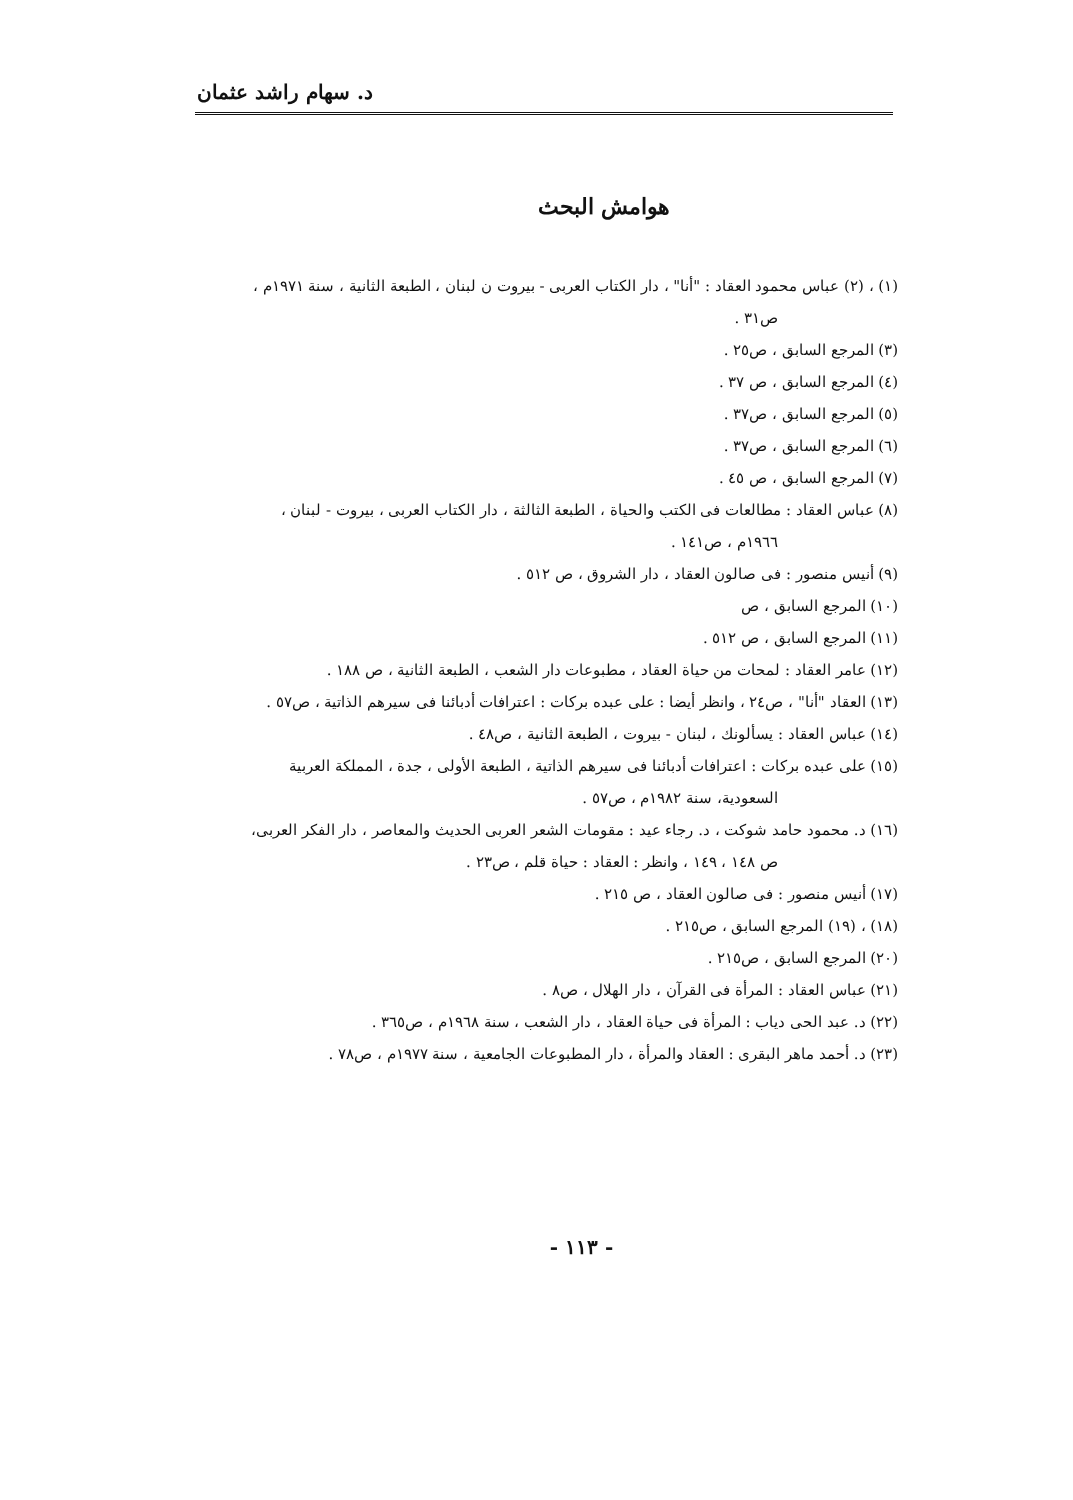د. سهام راشد عثمان
هوامش البحث
(١) ، (٢) عباس محمود العقاد : "أنا" ، دار الكتاب العربى - بيروت ن لبنان ، الطبعة الثانية ، سنة ١٩٧١م ،
ص٣١ .
(٣) المرجع السابق ، ص٢٥ .
(٤) المرجع السابق ، ص ٣٧ .
(٥) المرجع السابق ، ص٣٧ .
(٦) المرجع السابق ، ص٣٧ .
(٧) المرجع السابق ، ص ٤٥ .
(٨) عباس العقاد : مطالعات فى الكتب والحياة ، الطبعة الثالثة ، دار الكتاب العربى ، بيروت - لبنان ،
١٩٦٦م ، ص١٤١ .
(٩) أنيس منصور : فى صالون العقاد ، دار الشروق ، ص ٥١٢ .
(١٠) المرجع السابق ، ص
(١١) المرجع السابق ، ص ٥١٢ .
(١٢) عامر العقاد : لمحات من حياة العقاد ، مطبوعات دار الشعب ، الطبعة الثانية ، ص ١٨٨ .
(١٣) العقاد "أنا" ، ص٢٤ ، وانظر أيضا : على عبده بركات : اعترافات أدبائنا فى سيرهم الذاتية ، ص٥٧ .
(١٤) عباس العقاد : يسألونك ، لبنان - بيروت ، الطبعة الثانية ، ص٤٨ .
(١٥) على عبده بركات : اعترافات أدبائنا فى سيرهم الذاتية ، الطبعة الأولى ، جدة ، المملكة العربية
السعودية، سنة ١٩٨٢م ، ص٥٧ .
(١٦) د. محمود حامد شوكت ، د. رجاء عيد : مقومات الشعر العربى الحديث والمعاصر ، دار الفكر العربى،
ص ١٤٨ ، ١٤٩ ، وانظر : العقاد : حياة قلم ، ص٢٣ .
(١٧) أنيس منصور : فى صالون العقاد ، ص ٢١٥ .
(١٨) ، (١٩) المرجع السابق ، ص٢١٥ .
(٢٠) المرجع السابق ، ص٢١٥ .
(٢١) عباس العقاد : المرأة فى القرآن ، دار الهلال ، ص٨ .
(٢٢) د. عبد الحى دياب : المرأة فى حياة العقاد ، دار الشعب ، سنة ١٩٦٨م ، ص٣٦٥ .
(٢٣) د. أحمد ماهر البقرى : العقاد والمرأة ، دار المطبوعات الجامعية ، سنة ١٩٧٧م ، ص٧٨ .
- ١١٣ -